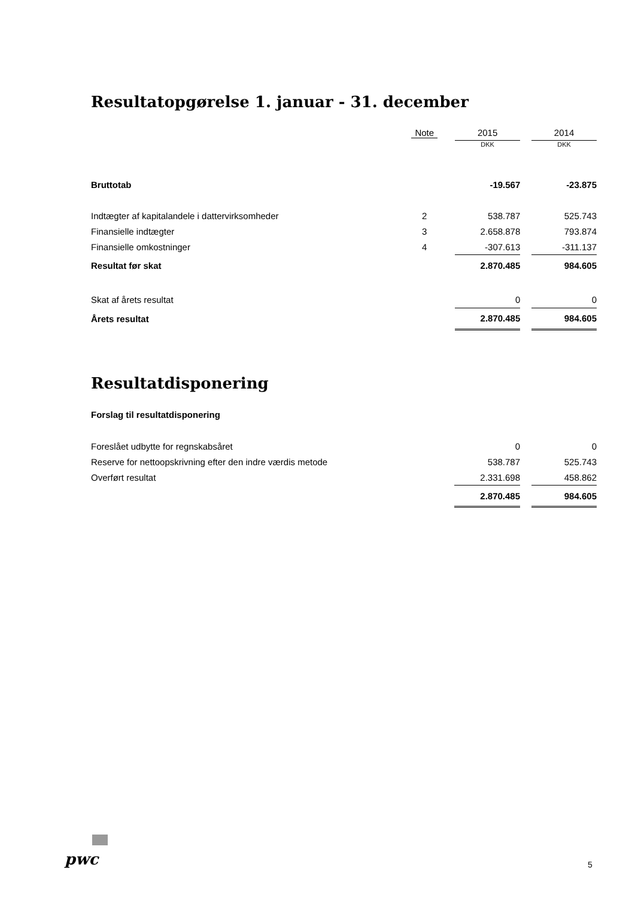Resultatopgørelse 1. januar - 31. december
| | Note | 2015 | | 2014 |
| | | DKK | | DKK |
| Bruttotab | | -19.567 | | -23.875 |
| Indtægter af kapitalandele i dattervirksomheder | 2 | 538.787 | | 525.743 |
| Finansielle indtægter | 3 | 2.658.878 | | 793.874 |
| Finansielle omkostninger | 4 | -307.613 | | -311.137 |
| Resultat før skat | | 2.870.485 | | 984.605 |
| Skat af årets resultat | | 0 | | 0 |
| Årets resultat | | 2.870.485 | | 984.605 |
Resultatdisponering
Forslag til resultatdisponering
| Foreslået udbytte for regnskabsåret | | 0 | | 0 |
| Reserve for nettoopskrivning efter den indre værdis metode | | 538.787 | | 525.743 |
| Overført resultat | | 2.331.698 | | 458.862 |
| | | 2.870.485 | | 984.605 |
pwc 5